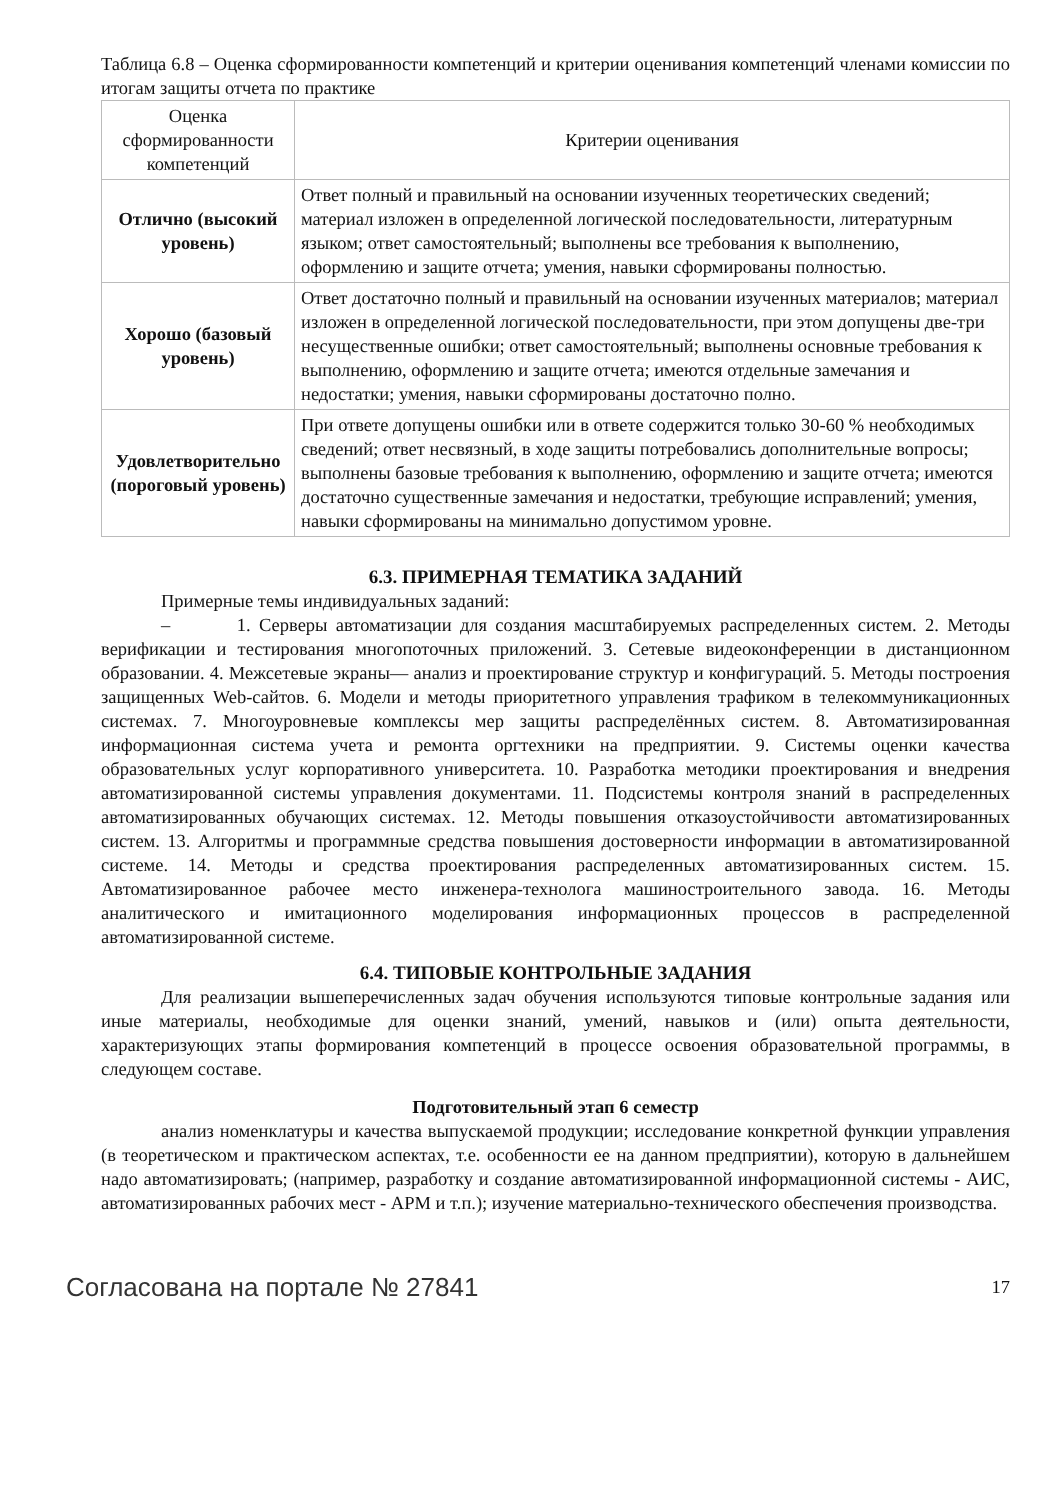Таблица 6.8 – Оценка сформированности компетенций и критерии оценивания компетенций членами комиссии по итогам защиты отчета по практике
| Оценка сформированности компетенций | Критерии оценивания |
| --- | --- |
| Отлично (высокий уровень) | Ответ полный и правильный на основании изученных теоретических сведений; материал изложен в определенной логической последовательности, литературным языком; ответ самостоятельный; выполнены все требования к выполнению, оформлению и защите отчета; умения, навыки сформированы полностью. |
| Хорошо (базовый уровень) | Ответ достаточно полный и правильный на основании изученных материалов; материал изложен в определенной логической последовательности, при этом допущены две-три несущественные ошибки; ответ самостоятельный; выполнены основные требования к выполнению, оформлению и защите отчета; имеются отдельные замечания и недостатки; умения, навыки сформированы достаточно полно. |
| Удовлетворительно (пороговый уровень) | При ответе допущены ошибки или в ответе содержится только 30-60 % необходимых сведений; ответ несвязный, в ходе защиты потребовались дополнительные вопросы; выполнены базовые требования к выполнению, оформлению и защите отчета; имеются достаточно существенные замечания и недостатки, требующие исправлений; умения, навыки сформированы на минимально допустимом уровне. |
6.3. ПРИМЕРНАЯ ТЕМАТИКА ЗАДАНИЙ
Примерные темы индивидуальных заданий:
– 1. Серверы автоматизации для создания масштабируемых распределенных систем. 2. Методы верификации и тестирования многопоточных приложений. 3. Сетевые видеоконференции в дистанционном образовании. 4. Межсетевые экраны— анализ и проектирование структур и конфигураций. 5. Методы построения защищенных Web-сайтов. 6. Модели и методы приоритетного управления трафиком в телекоммуникационных системах. 7. Многоуровневые комплексы мер защиты распределённых систем. 8. Автоматизированная информационная система учета и ремонта оргтехники на предприятии. 9. Системы оценки качества образовательных услуг корпоративного университета. 10. Разработка методики проектирования и внедрения автоматизированной системы управления документами. 11. Подсистемы контроля знаний в распределенных автоматизированных обучающих системах. 12. Методы повышения отказоустойчивости автоматизированных систем. 13. Алгоритмы и программные средства повышения достоверности информации в автоматизированной системе. 14. Методы и средства проектирования распределенных автоматизированных систем. 15. Автоматизированное рабочее место инженера-технолога машиностроительного завода. 16. Методы аналитического и имитационного моделирования информационных процессов в распределенной автоматизированной системе.
6.4. ТИПОВЫЕ КОНТРОЛЬНЫЕ ЗАДАНИЯ
Для реализации вышеперечисленных задач обучения используются типовые контрольные задания или иные материалы, необходимые для оценки знаний, умений, навыков и (или) опыта деятельности, характеризующих этапы формирования компетенций в процессе освоения образовательной программы, в следующем составе.
Подготовительный этап 6 семестр
анализ номенклатуры и качества выпускаемой продукции; исследование конкретной функции управления (в теоретическом и практическом аспектах, т.е. особенности ее на данном предприятии), которую в дальнейшем надо автоматизировать; (например, разработку и создание автоматизированной информационной системы - АИС, автоматизированных рабочих мест - АРМ и т.п.); изучение материально-технического обеспечения производства.
Согласована на портале № 27841 17